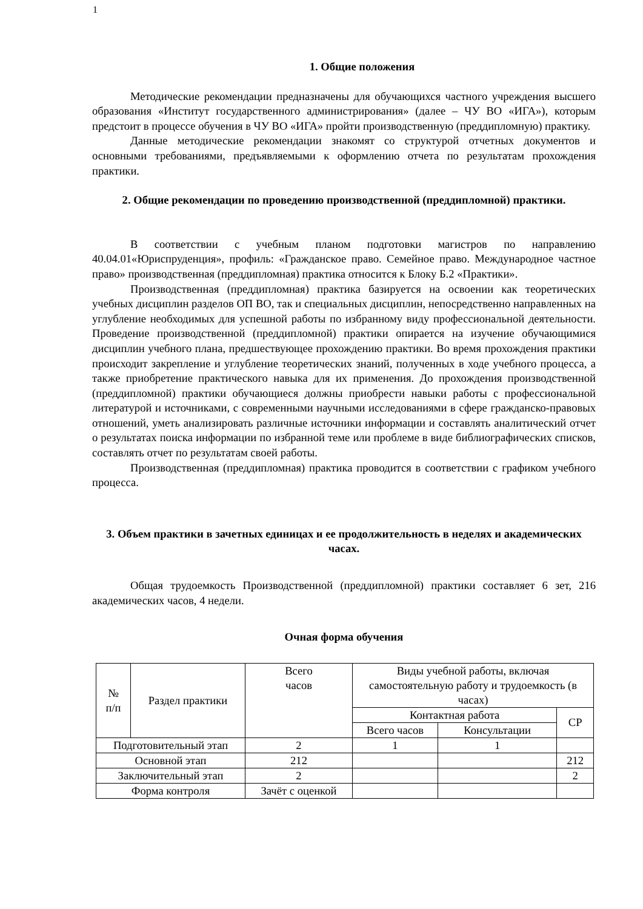1
1. Общие положения
Методические рекомендации предназначены для обучающихся частного учреждения высшего образования «Институт государственного администрирования» (далее – ЧУ ВО «ИГА»), которым предстоит в процессе обучения в ЧУ ВО «ИГА» пройти производственную (преддипломную) практику.
Данные методические рекомендации знакомят со структурой отчетных документов и основными требованиями, предъявляемыми к оформлению отчета по результатам прохождения практики.
2. Общие рекомендации по проведению производственной (преддипломной) практики.
В соответствии с учебным планом подготовки магистров по направлению 40.04.01«Юриспруденция», профиль: «Гражданское право. Семейное право. Международное частное право» производственная (преддипломная) практика относится к Блоку Б.2 «Практики».
Производственная (преддипломная) практика базируется на освоении как теоретических учебных дисциплин разделов ОП ВО, так и специальных дисциплин, непосредственно направленных на углубление необходимых для успешной работы по избранному виду профессиональной деятельности. Проведение производственной (преддипломной) практики опирается на изучение обучающимися дисциплин учебного плана, предшествующее прохождению практики. Во время прохождения практики происходит закрепление и углубление теоретических знаний, полученных в ходе учебного процесса, а также приобретение практического навыка для их применения. До прохождения производственной (преддипломной) практики обучающиеся должны приобрести навыки работы с профессиональной литературой и источниками, с современными научными исследованиями в сфере гражданско-правовых отношений, уметь анализировать различные источники информации и составлять аналитический отчет о результатах поиска информации по избранной теме или проблеме в виде библиографических списков, составлять отчет по результатам своей работы.
Производственная (преддипломная) практика проводится в соответствии с графиком учебного процесса.
3. Объем практики в зачетных единицах и ее продолжительность в неделях и академических часах.
Общая трудоемкость Производственной (преддипломной) практики составляет 6 зет, 216 академических часов, 4 недели.
Очная форма обучения
| № п/п | Раздел практики | Всего часов | Виды учебной работы, включая самостоятельную работу и трудоемкость (в часах) | | |
| | | | Контактная работа | | СР |
| | | | Всего часов | Консультации | |
| Подготовительный этап | | 2 | 1 | 1 | |
| Основной этап | | 212 | | | 212 |
| Заключительный этап | | 2 | | | 2 |
| Форма контроля | | Зачёт с оценкой | | | |